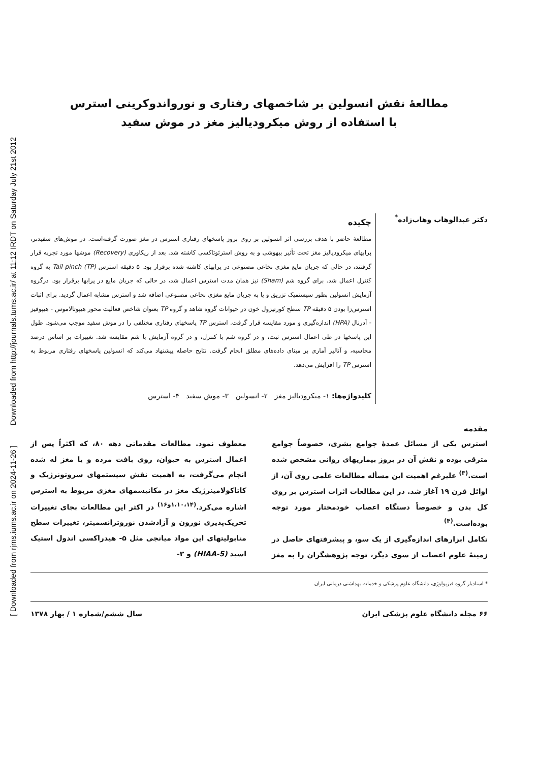Downloaded from http://journals.tums.ac.ir/ at 11:12 IRDT on Saturday July 21st 2012
[ Downloaded from rjms.iums.ac.ir on 2024-11-26 ]
مطالعهٔ نقش انسولین بر شاخصهای رفتاری و نورواندوکرینی استرس
با استفاده از روش میکرودیالیز مغز در موش سفید
دکتر عبدالوهاب وهاب‌زاده<sup>*</sup>
چکیده
مطالعهٔ حاضر با هدف بررسی اثر انسولین بر روی بروز پاسخهای رفتاری استرس در مغز صورت گرفته‌است. در موش‌های سفیدنر، پرابهای میکرودیالیز مغز تحت تأثیر بیهوشی و به روش استرئوتاکسی کاشته شد. بعد از ریکاوری (Recovery) موشها مورد تجربه قرار گرفتند، در حالی که جریان مایع مغزی نخاعی مصنوعی در پرابهای کاشته شده برقرار بود. ۵ دقیقه استرس Tail pinch (TP) به گروه کنترل اعمال شد. برای گروه شم (Sham) نیز همان مدت استرس اعمال شد، در حالی که جریان مایع در پرابها برقرار بود. درگروه آزمایش انسولین بطور سیستمیک تزریق و یا به جریان مایع مغزی نخاعی مصنوعی اضافه شد و استرس مشابه اعمال گردید. برای اثبات استرس‌زا بودن ۵ دقیقه TP سطح کورتیزول خون در حیوانات گروه شاهد و گروه TP بعنوان شاخص فعالیت محور هیپوتالاموس - هیپوفیز - آدرنال (HPA) اندازه‌گیری و مورد مقایسه قرار گرفت. استرس TP پاسخهای رفتاری مختلفی را در موش سفید موجب می‌شود. طول این پاسخها در طی اعمال استرس ثبت، و در گروه شم با کنترل، و در گروه آزمایش با شم مقایسه شد. تغییرات بر اساس درصد محاسبه، و آنالیز آماری بر مبنای داده‌های مطلق انجام گرفت. نتایج حاصله پیشنهاد می‌کند که انسولین پاسخهای رفتاری مربوط به استرس TP را افزایش می‌دهد.
کلیدواژه‌ها: ۱- میکرودیالیز مغز ۲- انسولین ۳- موش سفید ۴- استرس
مقدمه
استرس یکی از مسائل عمدهٔ جوامع بشری، خصوصاً جوامع مترقی بوده و نقش آن در بروز بیماریهای روانی مشخص شده است.<sup>(۳)</sup> علیرغم اهمیت این مسأله مطالعات علمی روی آن، از اوائل قرن ۱۹ آغاز شد. در این مطالعات اثرات استرس بر روی کل بدن و خصوصاً دستگاه اعصاب خودمختار مورد توجه بوده‌است.<sup>(۴)</sup>
تکامل ابزارهای اندازه‌گیری از یک سو، و پیشرفتهای حاصل در زمینهٔ علوم اعصاب از سوی دیگر، توجه پژوهشگران را به مغز معطوف نمود. مطالعات مقدماتی دهه ۸۰، که اکثراً پس از اعمال استرس به حیوان، روی بافت مرده و یا مغز له شده انجام می‌گرفت، به اهمیت نقش سیستمهای سروتونرژیک و کاتاکولامینرژیک مغز در مکانیسمهای مغزی مربوط به استرس اشاره می‌کرد.<sup>(۱،۱۰،۱۴و۱۶)</sup> در اکثر این مطالعات بجای تغییرات تحریک‌پذیری نورون و آزادشدن نوروترانسمیتر، تغییرات سطح متابولیتهای این مواد میانجی مثل ۵- هیدراکسی اندول استیک اسید (5-HIAA) و ۳-
* استادیار گروه فیزیولوژی، دانشگاه علوم پزشکی و خدمات بهداشتی درمانی ایران
۶۶ مجله دانشگاه علوم پزشکی ایران سال ششم/شماره ۱ / بهار ۱۳۷۸